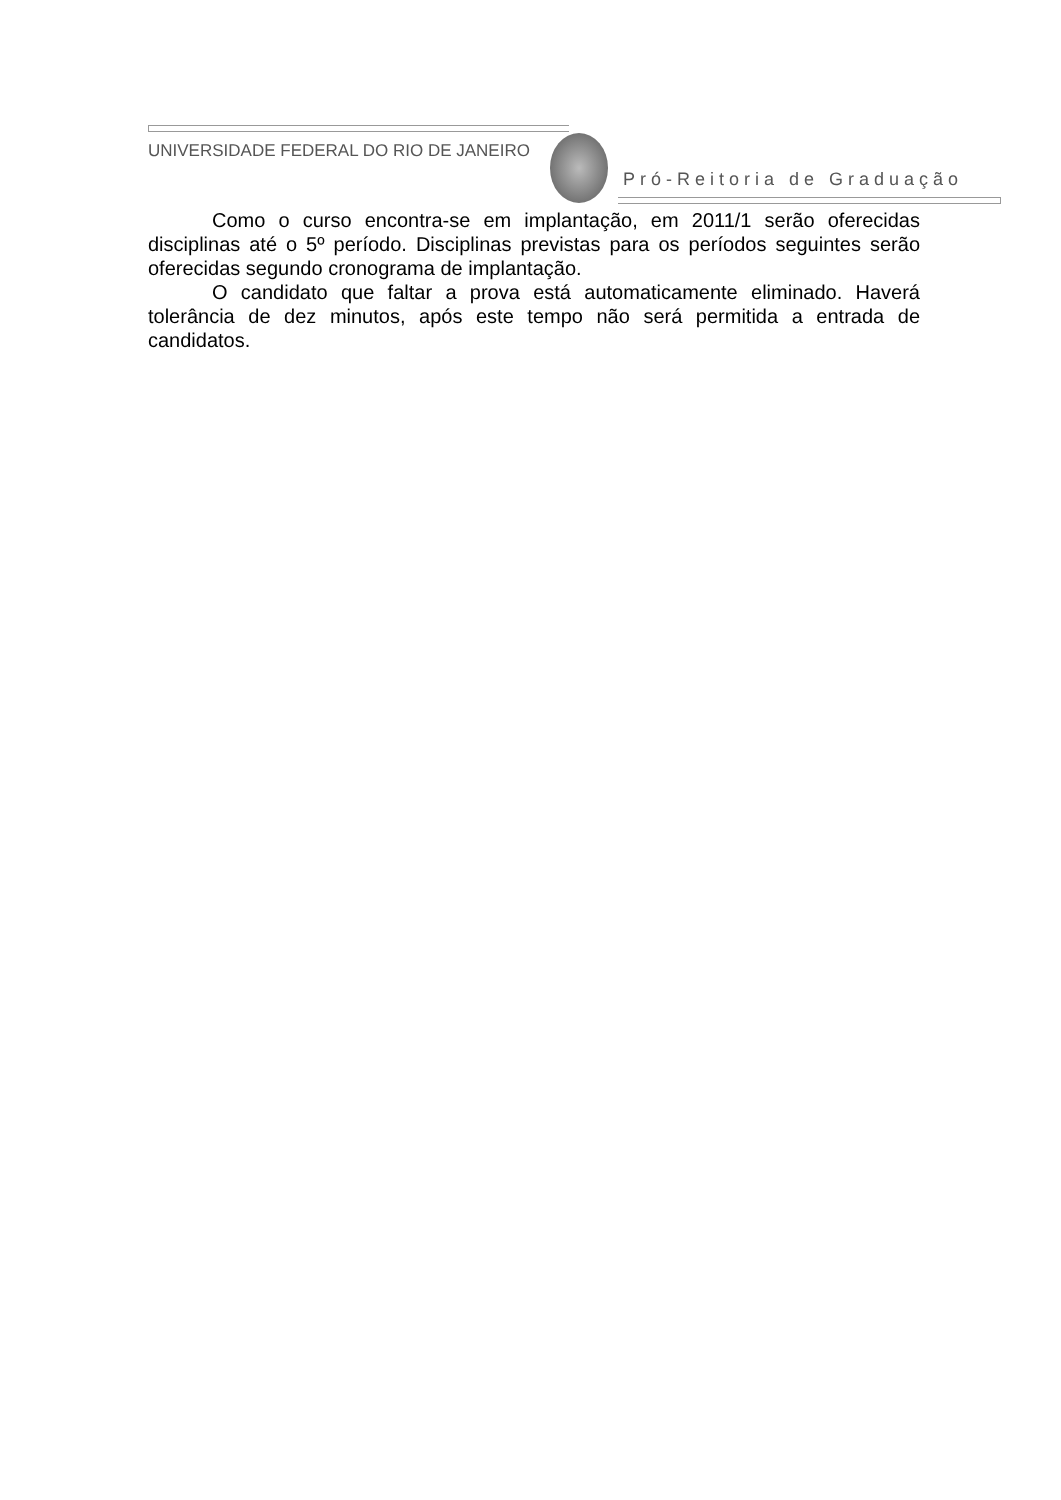UNIVERSIDADE FEDERAL DO RIO DE JANEIRO
Pró-Reitoria de Graduação
Como o curso encontra-se em implantação, em 2011/1 serão oferecidas disciplinas até o 5º período. Disciplinas previstas para os períodos seguintes serão oferecidas segundo cronograma de implantação.
O candidato que faltar a prova está automaticamente eliminado. Haverá tolerância de dez minutos, após este tempo não será permitida a entrada de candidatos.